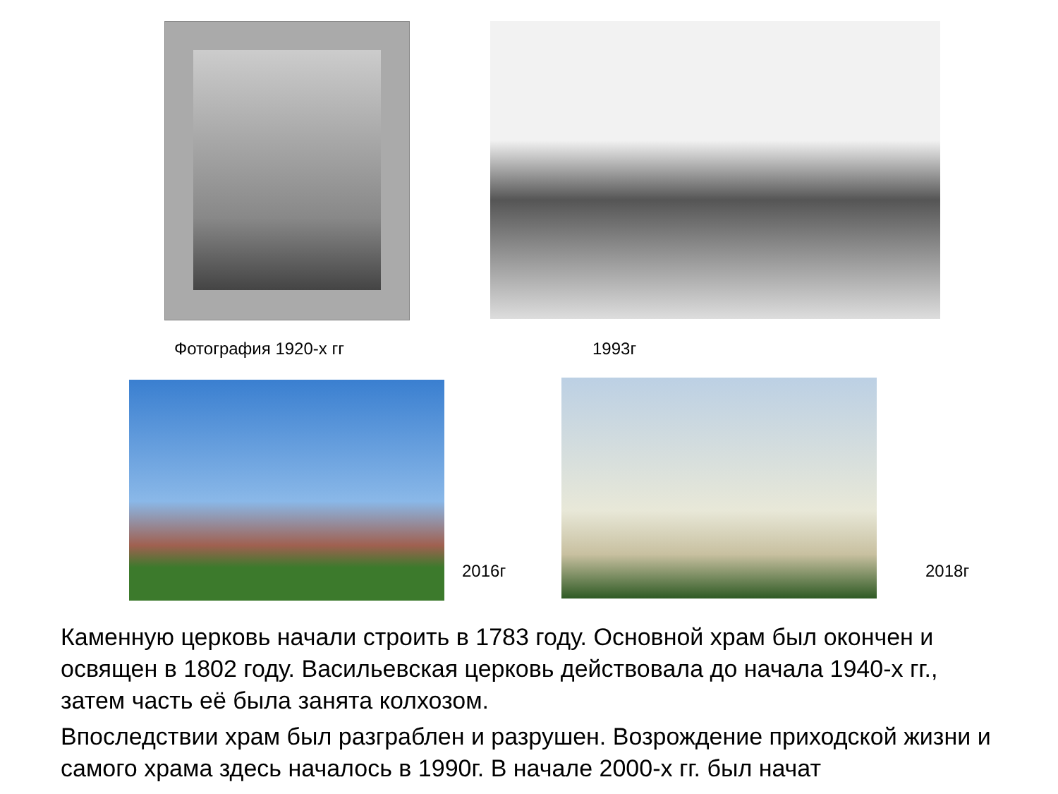Фотография 1920-х гг 1993г
2016г 2018г
Каменную церковь начали строить в 1783 году. Основной храм был окончен и освящен в 1802 году. Васильевская церковь действовала до начала 1940-х гг., затем часть её была занята колхозом.
Впоследствии храм был разграблен и разрушен. Возрождение приходской жизни и самого храма здесь началось в 1990г. В начале 2000-х гг. был начат